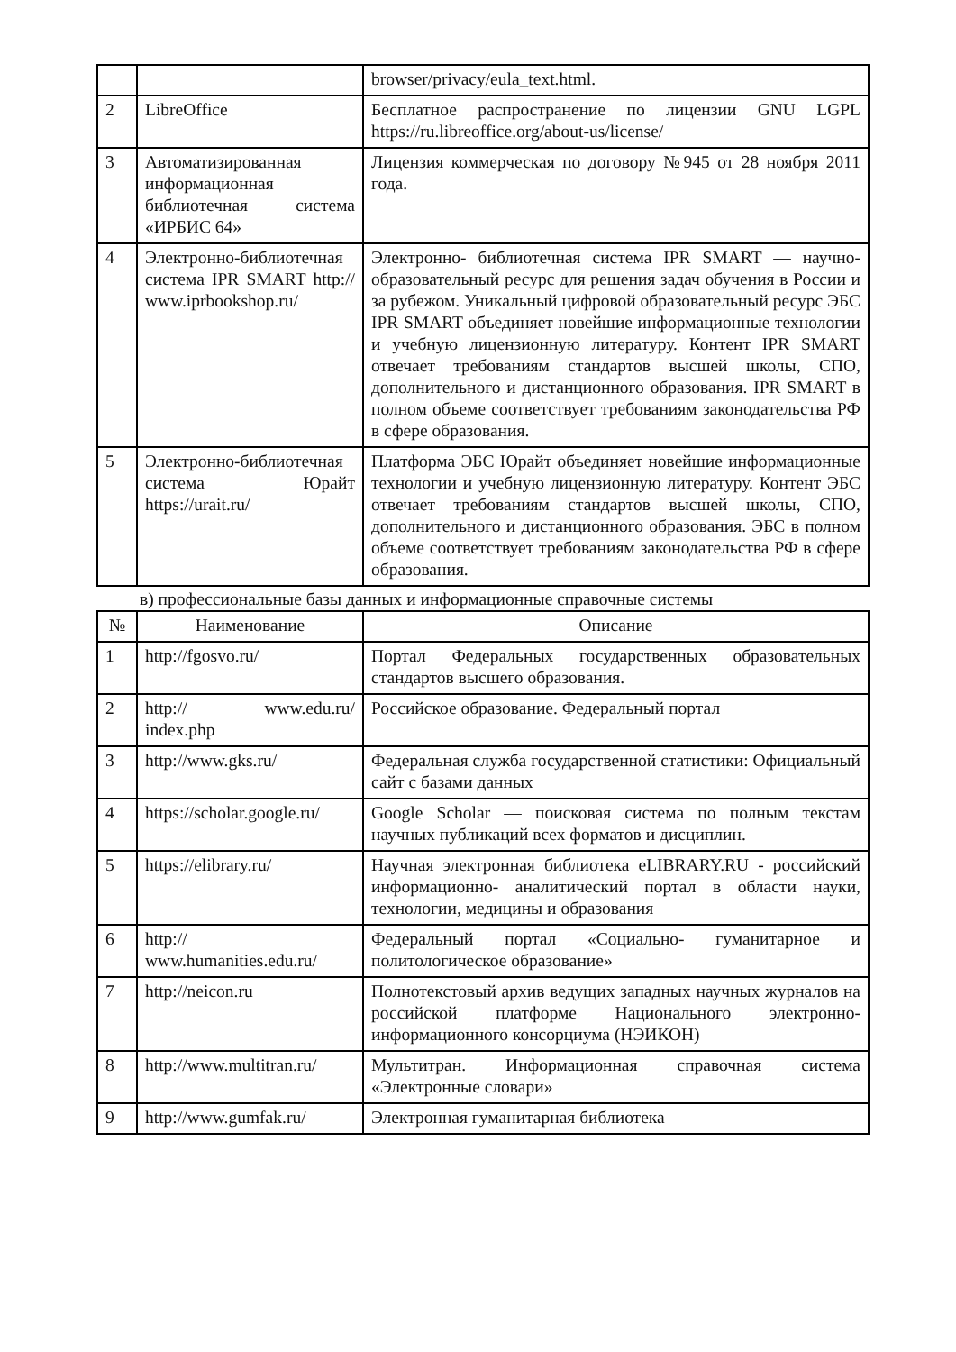| | | browser/privacy/eula_text.html. |
| 2 | LibreOffice | Бесплатное распространение по лицензии GNU LGPL https://ru.libreoffice.org/about-us/license/ |
| 3 | Автоматизированная информационная библиотечная система «ИРБИС 64» | Лицензия коммерческая по договору №945 от 28 ноября 2011 года. |
| 4 | Электронно-библиотечная система IPR SMART http:// www.iprbookshop.ru/ | Электронно- библиотечная система IPR SMART — научно- образовательный ресурс для решения задач обучения в России и за рубежом. Уникальный цифровой образовательный ресурс ЭБС IPR SMART объединяет новейшие информационные технологии и учебную лицензионную литературу. Контент IPR SMART отвечает требованиям стандартов высшей школы, СПО, дополнительного и дистанционного образования. IPR SMART в полном объеме соответствует требованиям законодательства РФ в сфере образования. |
| 5 | Электронно-библиотечная система Юрайт https://urait.ru/ | Платформа ЭБС Юрайт объединяет новейшие информационные технологии и учебную лицензионную литературу. Контент ЭБС отвечает требованиям стандартов высшей школы, СПО, дополнительного и дистанционного образования. ЭБС в полном объеме соответствует требованиям законодательства РФ в сфере образования. |
в) профессиональные базы данных и информационные справочные системы
| № | Наименование | Описание |
| --- | --- | --- |
| 1 | http://fgosvo.ru/ | Портал Федеральных государственных образовательных стандартов высшего образования. |
| 2 | http:// www.edu.ru/ index.php | Российское образование. Федеральный портал |
| 3 | http://www.gks.ru/ | Федеральная служба государственной статистики: Официальный сайт с базами данных |
| 4 | https://scholar.google.ru/ | Google Scholar — поисковая система по полным текстам научных публикаций всех форматов и дисциплин. |
| 5 | https://elibrary.ru/ | Научная электронная библиотека eLIBRARY.RU - российский информационно- аналитический портал в области науки, технологии, медицины и образования |
| 6 | http:// www.humanities.edu.ru/ | Федеральный портал «Социально- гуманитарное и политологическое образование» |
| 7 | http://neicon.ru | Полнотекстовый архив ведущих западных научных журналов на российской платформе Национального электронно- информационного консорциума (НЭИКОН) |
| 8 | http://www.multitran.ru/ | Мультитран. Информационная справочная система «Электронные словари» |
| 9 | http://www.gumfak.ru/ | Электронная гуманитарная библиотека |